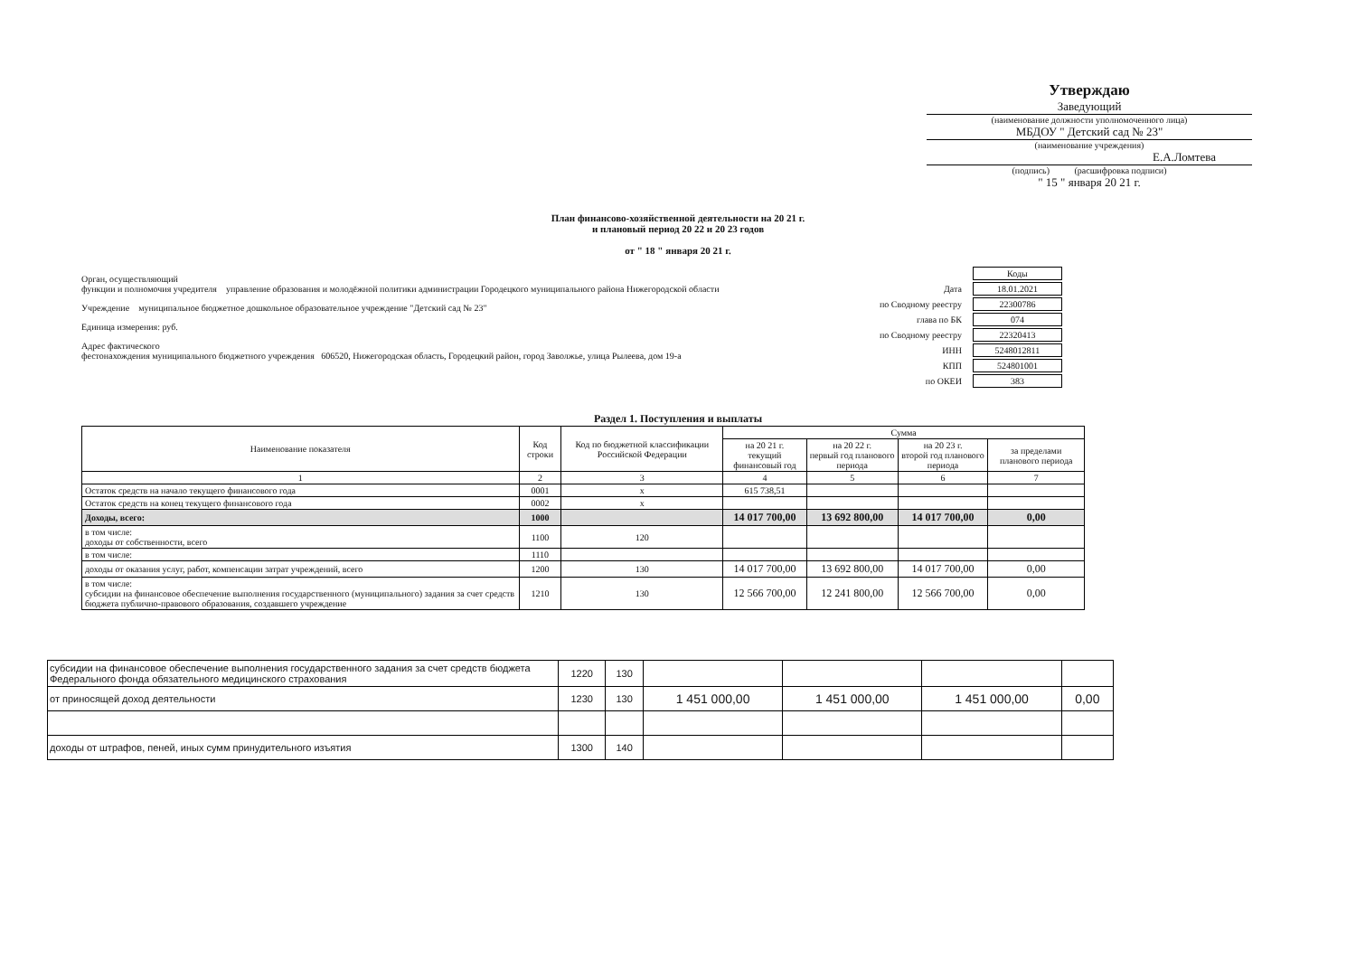Утверждаю
Заведующий
(наименование должности уполномоченного лица)
МБДОУ " Детский сад № 23"
(наименование учреждения)
Е.А.Ломтева
(подпись) (расшифровка подписи)
" 15 " января 20 21 г.
План финансово-хозяйственной деятельности на 20 21 г.
и плановый период 20 22 и 20 23 годов
от " 18 " января 20 21 г.
Орган, осуществляющий
функции и полномочия учредителя управление образования и молодёжной политики администрации Городецкого муниципального района Нижегородской области
Учреждение муниципальное бюджетное дошкольное образовательное учреждение "Детский сад № 23"
Единица измерения: руб.
Адрес фактического
фестонахождения муниципального бюджетного учреждения 606520, Нижегородская область, Городецкий район, город Заволжье, улица Рылеева, дом 19-а
| | Коды |
| Дата | 18.01.2021 |
| по Сводному реестру | 22300786 |
| глава по БК | 074 |
| по Сводному реестру | 22320413 |
| ИНН | 5248012811 |
| КПП | 524801001 |
| по ОКЕИ | 383 |
Раздел 1. Поступления и выплаты
| Наименование показателя | Код строки | Код по бюджетной классификации Российской Федерации | Сумма | | | |
| --- | --- | --- | --- | --- | --- | --- |
| | | | на 20 21 г. текущий финансовый год | на 20 22 г. первый год планового периода | на 20 23 г. второй год планового периода | за пределами планового периода |
| 1 | 2 | 3 | 4 | 5 | 6 | 7 |
| Остаток средств на начало текущего финансового года | 0001 | x | 615 738,51 | | | |
| Остаток средств на конец текущего финансового года | 0002 | x | | | | |
| Доходы, всего: | 1000 | | 14 017 700,00 | 13 692 800,00 | 14 017 700,00 | 0,00 |
| в том числе: доходы от собственности, всего | 1100 | 120 | | | | |
| в том числе: | 1110 | | | | | |
| доходы от оказания услуг, работ, компенсации затрат учреждений, всего | 1200 | 130 | 14 017 700,00 | 13 692 800,00 | 14 017 700,00 | 0,00 |
| в том числе: субсидии на финансовое обеспечение выполнения государственного (муниципального) задания за счет средств бюджета публично-правового образования, создавшего учреждение | 1210 | 130 | 12 566 700,00 | 12 241 800,00 | 12 566 700,00 | 0,00 |
| субсидии на финансовое обеспечение выполнения государственного задания за счет средств бюджета Федерального фонда обязательного медицинского страхования | 1220 | 130 | | | | |
| от приносящей доход деятельности | 1230 | 130 | 1 451 000,00 | 1 451 000,00 | 1 451 000,00 | 0,00 |
| доходы от штрафов, пеней, иных сумм принудительного изъятия | 1300 | 140 | | | | |